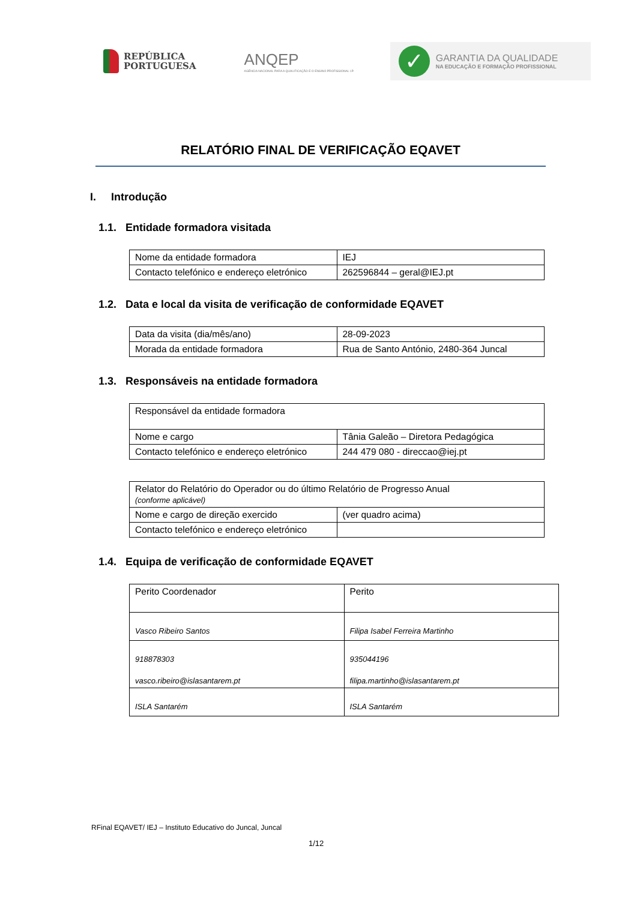REPÚBLICA
PORTUGUESA
ANQEP
AGÊNCIA NACIONAL PARA A QUALIFICAÇÃO E O ENSINO PROFISSIONAL I.P.
✓
GARANTIA DA QUALIDADE
NA EDUCAÇÃO E FORMAÇÃO PROFISSIONAL
RELATÓRIO FINAL DE VERIFICAÇÃO EQAVET
I. Introdução
1.1. Entidade formadora visitada
| Nome da entidade formadora | IEJ |
| Contacto telefónico e endereço eletrónico | 262596844 – geral@IEJ.pt |
1.2. Data e local da visita de verificação de conformidade EQAVET
| Data da visita (dia/mês/ano) | 28-09-2023 |
| Morada da entidade formadora | Rua de Santo António, 2480-364 Juncal |
1.3. Responsáveis na entidade formadora
| Responsável da entidade formadora | |
| Nome e cargo | Tânia Galeão – Diretora Pedagógica |
| Contacto telefónico e endereço eletrónico | 244 479 080 - direccao@iej.pt |
| Relator do Relatório do Operador ou do último Relatório de Progresso Anual (conforme aplicável) | |
| Nome e cargo de direção exercido | (ver quadro acima) |
| Contacto telefónico e endereço eletrónico | |
1.4. Equipa de verificação de conformidade EQAVET
| Perito Coordenador | Perito |
| Vasco Ribeiro Santos | Filipa Isabel Ferreira Martinho |
| 918878303 vasco.ribeiro@islasantarem.pt | 935044196 filipa.martinho@islasantarem.pt |
| ISLA Santarém | ISLA Santarém |
RFinal EQAVET/ IEJ – Instituto Educativo do Juncal, Juncal
1/12